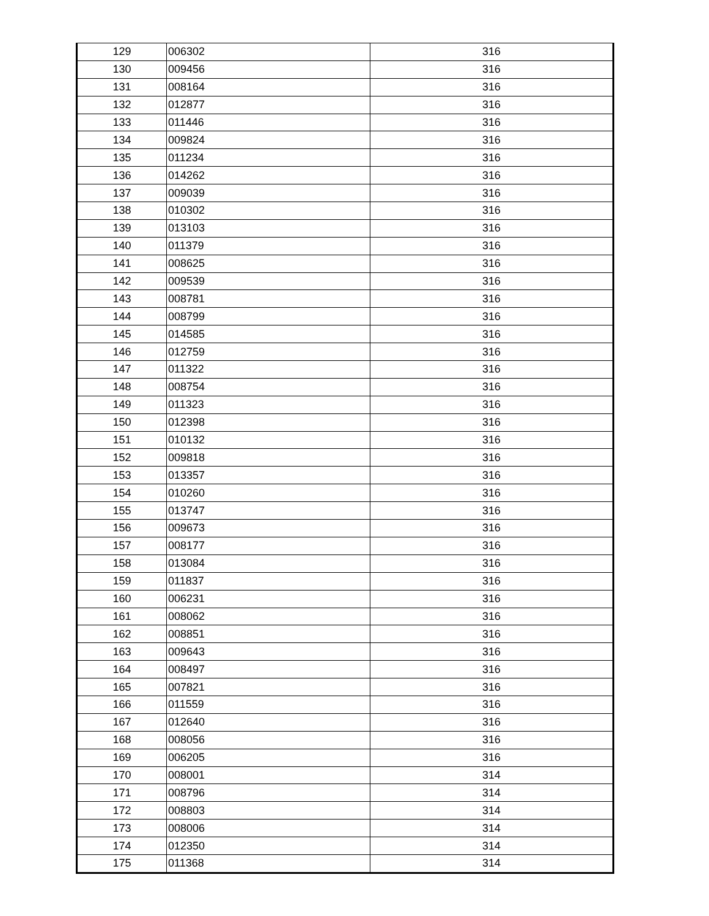| 129 | 006302 | 316 |
| 130 | 009456 | 316 |
| 131 | 008164 | 316 |
| 132 | 012877 | 316 |
| 133 | 011446 | 316 |
| 134 | 009824 | 316 |
| 135 | 011234 | 316 |
| 136 | 014262 | 316 |
| 137 | 009039 | 316 |
| 138 | 010302 | 316 |
| 139 | 013103 | 316 |
| 140 | 011379 | 316 |
| 141 | 008625 | 316 |
| 142 | 009539 | 316 |
| 143 | 008781 | 316 |
| 144 | 008799 | 316 |
| 145 | 014585 | 316 |
| 146 | 012759 | 316 |
| 147 | 011322 | 316 |
| 148 | 008754 | 316 |
| 149 | 011323 | 316 |
| 150 | 012398 | 316 |
| 151 | 010132 | 316 |
| 152 | 009818 | 316 |
| 153 | 013357 | 316 |
| 154 | 010260 | 316 |
| 155 | 013747 | 316 |
| 156 | 009673 | 316 |
| 157 | 008177 | 316 |
| 158 | 013084 | 316 |
| 159 | 011837 | 316 |
| 160 | 006231 | 316 |
| 161 | 008062 | 316 |
| 162 | 008851 | 316 |
| 163 | 009643 | 316 |
| 164 | 008497 | 316 |
| 165 | 007821 | 316 |
| 166 | 011559 | 316 |
| 167 | 012640 | 316 |
| 168 | 008056 | 316 |
| 169 | 006205 | 316 |
| 170 | 008001 | 314 |
| 171 | 008796 | 314 |
| 172 | 008803 | 314 |
| 173 | 008006 | 314 |
| 174 | 012350 | 314 |
| 175 | 011368 | 314 |